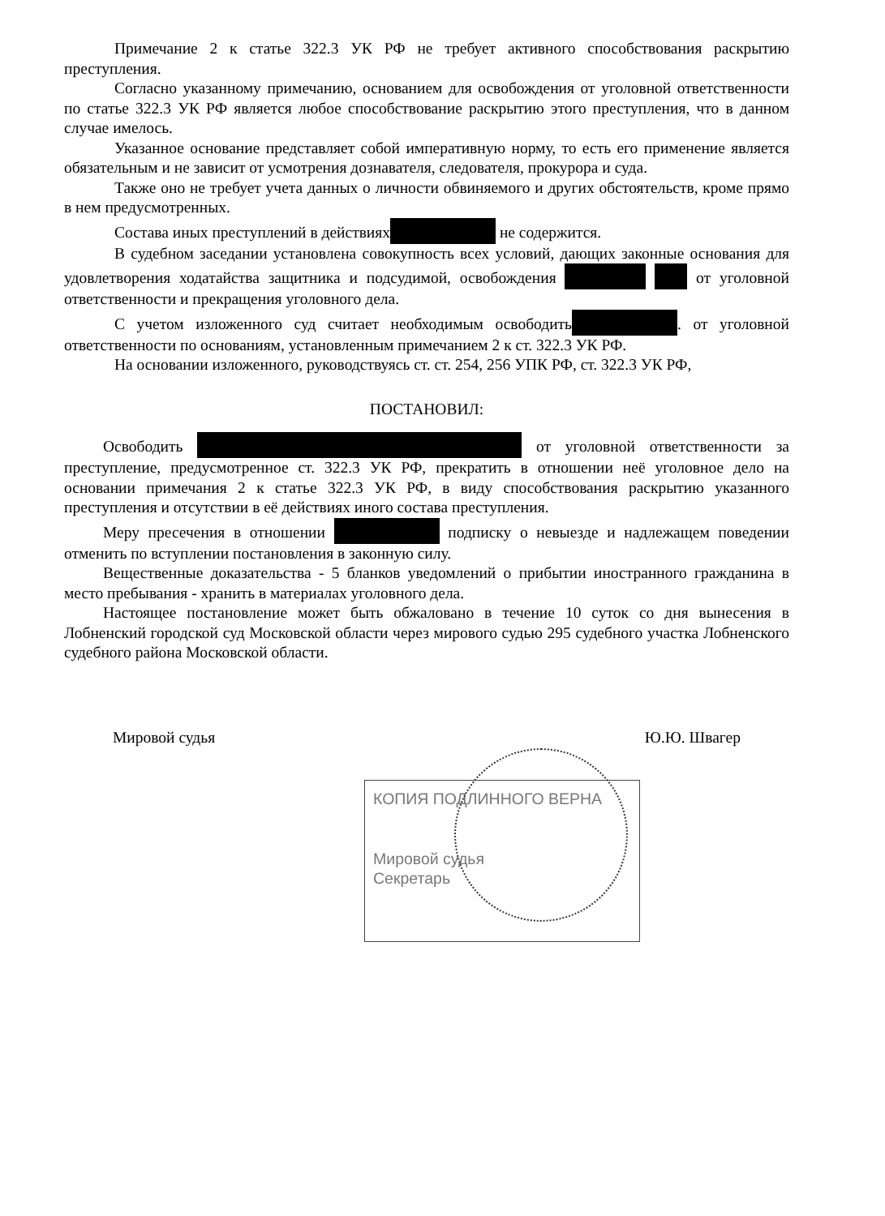Примечание 2 к статье 322.3 УК РФ не требует активного способствования раскрытию преступления.
Согласно указанному примечанию, основанием для освобождения от уголовной ответственности по статье 322.3 УК РФ является любое способствование раскрытию этого преступления, что в данном случае имелось.
Указанное основание представляет собой императивную норму, то есть его применение является обязательным и не зависит от усмотрения дознавателя, следователя, прокурора и суда.
Также оно не требует учета данных о личности обвиняемого и других обстоятельств, кроме прямо в нем предусмотренных.
Состава иных преступлений в действиях не содержится.
В судебном заседании установлена совокупность всех условий, дающих законные основания для удовлетворения ходатайства защитника и подсудимой, освобождения от уголовной ответственности и прекращения уголовного дела.
С учетом изложенного суд считает необходимым освободить . от уголовной ответственности по основаниям, установленным примечанием 2 к ст. 322.3 УК РФ.
На основании изложенного, руководствуясь ст. ст. 254, 256 УПК РФ, ст. 322.3 УК РФ,
ПОСТАНОВИЛ:
Освободить от уголовной ответственности за преступление, предусмотренное ст. 322.3 УК РФ, прекратить в отношении неё уголовное дело на основании примечания 2 к статье 322.3 УК РФ, в виду способствования раскрытию указанного преступления и отсутствии в её действиях иного состава преступления.
Меру пресечения в отношении подписку о невыезде и надлежащем поведении отменить по вступлении постановления в законную силу.
Вещественные доказательства - 5 бланков уведомлений о прибытии иностранного гражданина в место пребывания - хранить в материалах уголовного дела.
Настоящее постановление может быть обжаловано в течение 10 суток со дня вынесения в Лобненский городской суд Московской области через мирового судью 295 судебного участка Лобненского судебного района Московской области.
Мировой судья Ю.Ю. Швагер
КОПИЯ ПОДЛИННОГО ВЕРНА
Мировой судья
Секретарь